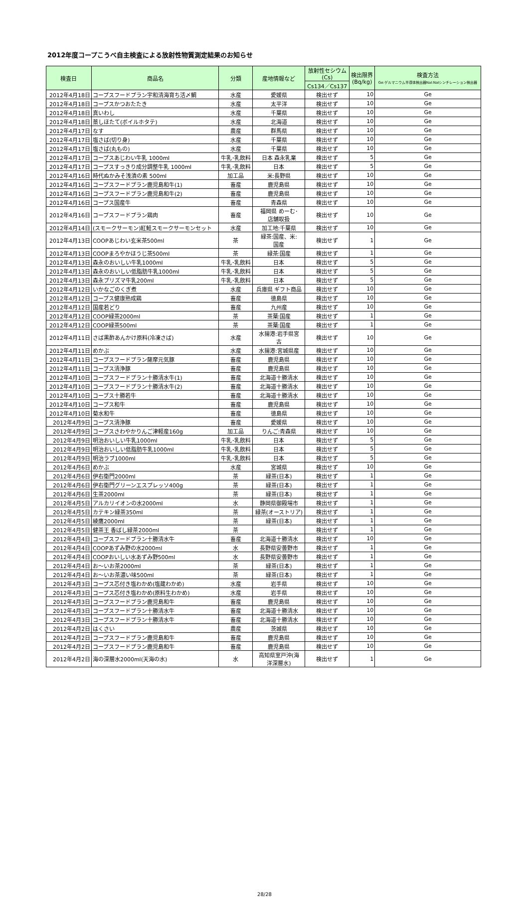2012年度コープこうべ自主検査による放射性物質測定結果のお知らせ
| 検査日 | 商品名 | 分類 | 産地情報など | 放射性セシウム (Cs) | 検出限界 (Bq/kg) | 検査方法 Ge:ゲルマニウム半導体検出器NaI:NaIシンチレーション検出器 |
| --- | --- | --- | --- | --- | --- | --- |
| | | | | Cs134／Cs137 | | |
| 2012年4月18日 | コープスフードプラン宇和清海育ち活〆鯛 | 水産 | 愛媛県 | 検出せず | 10 | Ge |
| 2012年4月18日 | コープスかつおたたき | 水産 | 太平洋 | 検出せず | 10 | Ge |
| 2012年4月18日 | 真いわし | 水産 | 千葉県 | 検出せず | 10 | Ge |
| 2012年4月18日 | 蒸しほたて(ボイルホタテ) | 水産 | 北海道 | 検出せず | 10 | Ge |
| 2012年4月17日 | なす | 農産 | 群馬県 | 検出せず | 10 | Ge |
| 2012年4月17日 | 塩さば(切り身) | 水産 | 千葉県 | 検出せず | 10 | Ge |
| 2012年4月17日 | 塩さば(丸もの) | 水産 | 千葉県 | 検出せず | 10 | Ge |
| 2012年4月17日 | コープスあじわい牛乳 1000ml | 牛乳･乳飲料 | 日本 森永乳業 | 検出せず | 5 | Ge |
| 2012年4月17日 | コープスすっきり成分調整牛乳 1000ml | 牛乳･乳飲料 | 日本 | 検出せず | 5 | Ge |
| 2012年4月16日 | 時代ぬかみそ浅漬の素 500ml | 加工品 | 米:長野県 | 検出せず | 10 | Ge |
| 2012年4月16日 | コープスフードプラン鹿児島和牛(1) | 畜産 | 鹿児島県 | 検出せず | 10 | Ge |
| 2012年4月16日 | コープスフードプラン鹿児島和牛(2) | 畜産 | 鹿児島県 | 検出せず | 10 | Ge |
| 2012年4月16日 | コープス国産牛 | 畜産 | 青森県 | 検出せず | 10 | Ge |
| 2012年4月16日 | コープスフードプラン鶏肉 | 畜産 | 福岡県 めーむ･ 店舗取扱 | 検出せず | 10 | Ge |
| 2012年4月14日 | (スモークサーモン)紅鮭スモークサーモンセット | 水産 | 加工地:千葉県 | 検出せず | 10 | Ge |
| 2012年4月13日 | COOPあじわい玄米茶500ml | 茶 | 緑茶:国産、米: 国産 | 検出せず | 1 | Ge |
| 2012年4月13日 | COOPまろやかほうじ茶500ml | 茶 | 緑茶:国産 | 検出せず | 1 | Ge |
| 2012年4月13日 | 森永のおいしい牛乳1000ml | 牛乳･乳飲料 | 日本 | 検出せず | 5 | Ge |
| 2012年4月13日 | 森永のおいしい低脂肪牛乳1000ml | 牛乳･乳飲料 | 日本 | 検出せず | 5 | Ge |
| 2012年4月13日 | 森永プリズマ牛乳200ml | 牛乳･乳飲料 | 日本 | 検出せず | 5 | Ge |
| 2012年4月12日 | いかなごのくぎ煮 | 水産 | 兵庫県 ギフト商品 | 検出せず | 10 | Ge |
| 2012年4月12日 | コープス健康熟成鶏 | 畜産 | 徳島県 | 検出せず | 10 | Ge |
| 2012年4月12日 | 国産若どり | 畜産 | 九州産 | 検出せず | 10 | Ge |
| 2012年4月12日 | COOP緑茶2000ml | 茶 | 茶葉:国産 | 検出せず | 1 | Ge |
| 2012年4月12日 | COOP緑茶500ml | 茶 | 茶葉:国産 | 検出せず | 1 | Ge |
| 2012年4月11日 | さば黒酢あんかけ原料(冷凍さば) | 水産 | 水揚港:岩手県宮 古 | 検出せず | 10 | Ge |
| 2012年4月11日 | めかぶ | 水産 | 水揚港:宮城県産 | 検出せず | 10 | Ge |
| 2012年4月11日 | コープスフードプラン薩摩元気豚 | 畜産 | 鹿児島県 | 検出せず | 10 | Ge |
| 2012年4月11日 | コープス清浄豚 | 畜産 | 鹿児島県 | 検出せず | 10 | Ge |
| 2012年4月10日 | コープスフードプラン十勝清水牛(1) | 畜産 | 北海道十勝清水 | 検出せず | 10 | Ge |
| 2012年4月10日 | コープスフードプラン十勝清水牛(2) | 畜産 | 北海道十勝清水 | 検出せず | 10 | Ge |
| 2012年4月10日 | コープス十勝若牛 | 畜産 | 北海道十勝清水 | 検出せず | 10 | Ge |
| 2012年4月10日 | コープス和牛 | 畜産 | 鹿児島県 | 検出せず | 10 | Ge |
| 2012年4月10日 | 菊水和牛 | 畜産 | 徳島県 | 検出せず | 10 | Ge |
| 2012年4月9日 | コープス清浄豚 | 畜産 | 愛媛県 | 検出せず | 10 | Ge |
| 2012年4月9日 | コープスさわやかりんご津軽産160g | 加工品 | りんご:青森県 | 検出せず | 10 | Ge |
| 2012年4月9日 | 明治おいしい牛乳1000ml | 牛乳･乳飲料 | 日本 | 検出せず | 5 | Ge |
| 2012年4月9日 | 明治おいしい低脂肪牛乳1000ml | 牛乳･乳飲料 | 日本 | 検出せず | 5 | Ge |
| 2012年4月9日 | 明治ラブ1000ml | 牛乳･乳飲料 | 日本 | 検出せず | 5 | Ge |
| 2012年4月6日 | めかぶ | 水産 | 宮城県 | 検出せず | 10 | Ge |
| 2012年4月6日 | 伊右衛門2000ml | 茶 | 緑茶(日本) | 検出せず | 1 | Ge |
| 2012年4月6日 | 伊右衛門グリーンエスプレッソ400g | 茶 | 緑茶(日本) | 検出せず | 1 | Ge |
| 2012年4月6日 | 生茶2000ml | 茶 | 緑茶(日本) | 検出せず | 1 | Ge |
| 2012年4月5日 | アルカリイオンの水2000ml | 水 | 静岡県御殿場市 | 検出せず | 1 | Ge |
| 2012年4月5日 | カテキン緑茶350ml | 茶 | 緑茶(オーストリア) | 検出せず | 1 | Ge |
| 2012年4月5日 | 綾鷹2000ml | 茶 | 緑茶(日本) | 検出せず | 1 | Ge |
| 2012年4月5日 | 健茶王 香ばし緑茶2000ml | 茶 | | 検出せず | 1 | Ge |
| 2012年4月4日 | コープスフードプラン十勝清水牛 | 畜産 | 北海道十勝清水 | 検出せず | 10 | Ge |
| 2012年4月4日 | COOPあずみ野の水2000ml | 水 | 長野県安曇野市 | 検出せず | 1 | Ge |
| 2012年4月4日 | COOPおいしい水あずみ野500ml | 水 | 長野県安曇野市 | 検出せず | 1 | Ge |
| 2012年4月4日 | お～いお茶2000ml | 茶 | 緑茶(日本) | 検出せず | 1 | Ge |
| 2012年4月4日 | お～いお茶濃い味500ml | 茶 | 緑茶(日本) | 検出せず | 1 | Ge |
| 2012年4月3日 | コープス芯付き塩わかめ(塩蔵わかめ) | 水産 | 岩手県 | 検出せず | 10 | Ge |
| 2012年4月3日 | コープス芯付き塩わかめ(原料生わかめ) | 水産 | 岩手県 | 検出せず | 10 | Ge |
| 2012年4月3日 | コープスフードプラン鹿児島和牛 | 畜産 | 鹿児島県 | 検出せず | 10 | Ge |
| 2012年4月3日 | コープスフードプラン十勝清水牛 | 畜産 | 北海道十勝清水 | 検出せず | 10 | Ge |
| 2012年4月3日 | コープスフードプラン十勝清水牛 | 畜産 | 北海道十勝清水 | 検出せず | 10 | Ge |
| 2012年4月2日 | はくさい | 農産 | 茨城県 | 検出せず | 10 | Ge |
| 2012年4月2日 | コープスフードプラン鹿児島和牛 | 畜産 | 鹿児島県 | 検出せず | 10 | Ge |
| 2012年4月2日 | コープスフードプラン鹿児島和牛 | 畜産 | 鹿児島県 | 検出せず | 10 | Ge |
| 2012年4月2日 | 海の深層水2000ml(天海の水) | 水 | 高知県室戸沖(海 洋深層水) | 検出せず | 1 | Ge |
28/28